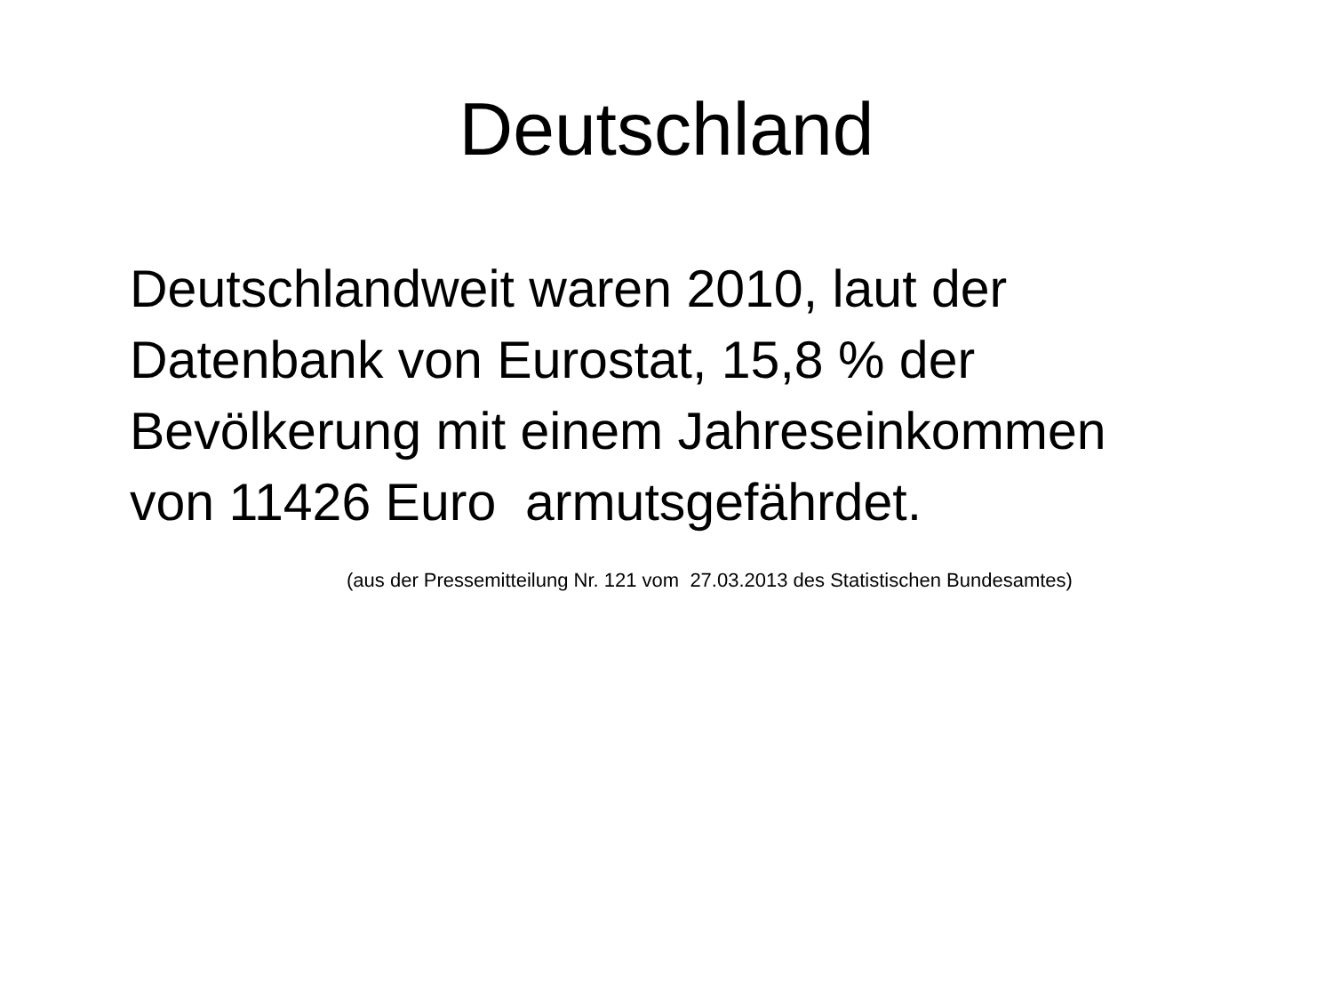Deutschland
Deutschlandweit waren 2010, laut der
Datenbank von Eurostat, 15,8 % der
Bevölkerung mit einem Jahreseinkommen
von 11426 Euro armutsgefährdet.
(aus der Pressemitteilung Nr. 121 vom 27.03.2013 des Statistischen Bundesamtes)